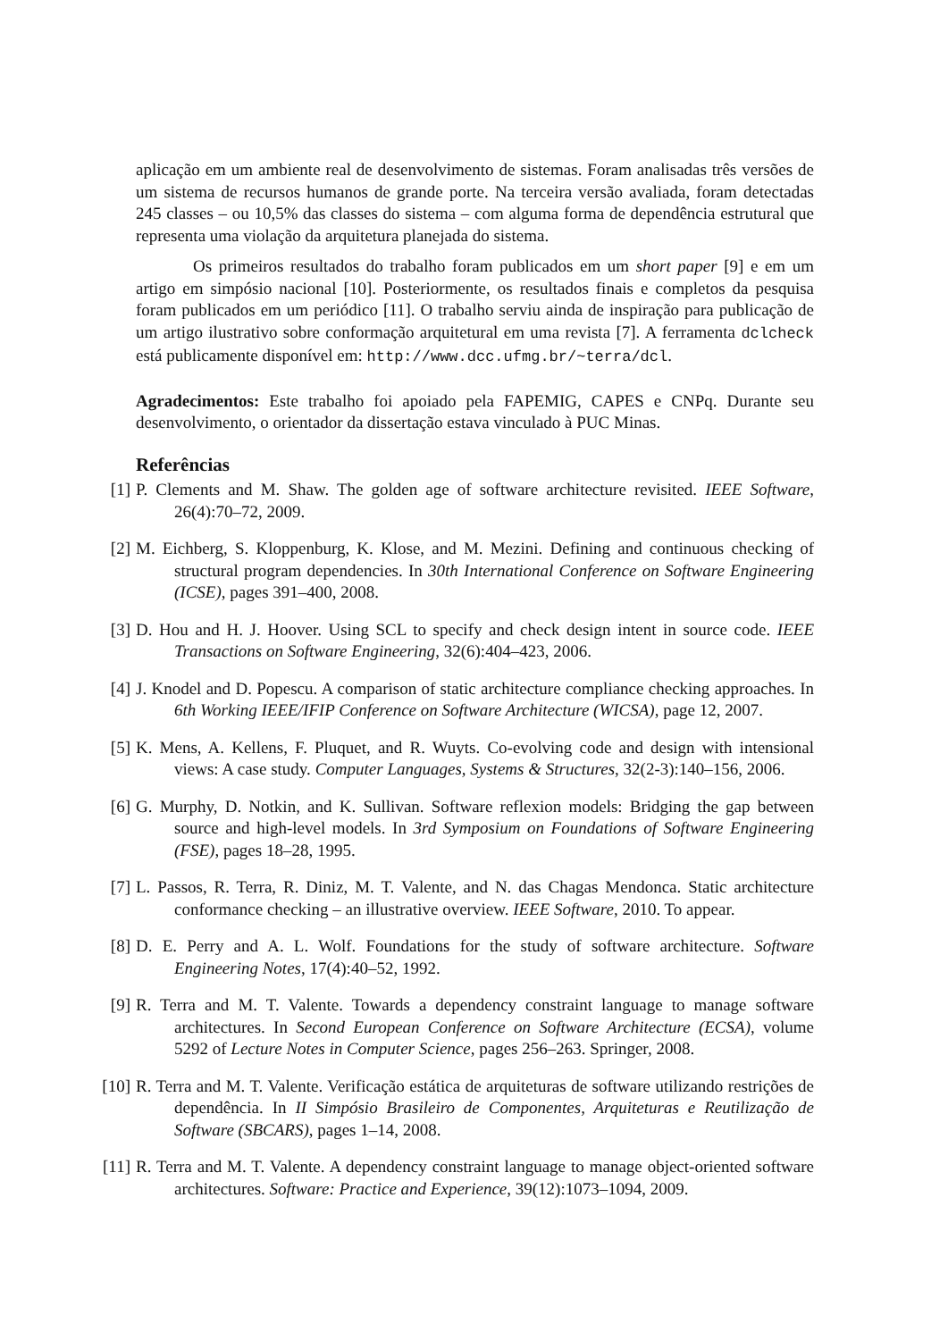aplicação em um ambiente real de desenvolvimento de sistemas. Foram analisadas três versões de um sistema de recursos humanos de grande porte. Na terceira versão avaliada, foram detectadas 245 classes – ou 10,5% das classes do sistema – com alguma forma de dependência estrutural que representa uma violação da arquitetura planejada do sistema.
Os primeiros resultados do trabalho foram publicados em um short paper [9] e em um artigo em simpósio nacional [10]. Posteriormente, os resultados finais e completos da pesquisa foram publicados em um periódico [11]. O trabalho serviu ainda de inspiração para publicação de um artigo ilustrativo sobre conformação arquitetural em uma revista [7]. A ferramenta dclcheck está publicamente disponível em: http://www.dcc.ufmg.br/~terra/dcl.
Agradecimentos: Este trabalho foi apoiado pela FAPEMIG, CAPES e CNPq. Durante seu desenvolvimento, o orientador da dissertação estava vinculado à PUC Minas.
Referências
[1]
P. Clements and M. Shaw. The golden age of software architecture revisited. IEEE Software, 26(4):70–72, 2009.
[2]
M. Eichberg, S. Kloppenburg, K. Klose, and M. Mezini. Defining and continuous checking of structural program dependencies. In 30th International Conference on Software Engineering (ICSE), pages 391–400, 2008.
[3]
D. Hou and H. J. Hoover. Using SCL to specify and check design intent in source code. IEEE Transactions on Software Engineering, 32(6):404–423, 2006.
[4]
J. Knodel and D. Popescu. A comparison of static architecture compliance checking approaches. In 6th Working IEEE/IFIP Conference on Software Architecture (WICSA), page 12, 2007.
[5]
K. Mens, A. Kellens, F. Pluquet, and R. Wuyts. Co-evolving code and design with intensional views: A case study. Computer Languages, Systems & Structures, 32(2-3):140–156, 2006.
[6]
G. Murphy, D. Notkin, and K. Sullivan. Software reflexion models: Bridging the gap between source and high-level models. In 3rd Symposium on Foundations of Software Engineering (FSE), pages 18–28, 1995.
[7]
L. Passos, R. Terra, R. Diniz, M. T. Valente, and N. das Chagas Mendonca. Static architecture conformance checking – an illustrative overview. IEEE Software, 2010. To appear.
[8]
D. E. Perry and A. L. Wolf. Foundations for the study of software architecture. Software Engineering Notes, 17(4):40–52, 1992.
[9]
R. Terra and M. T. Valente. Towards a dependency constraint language to manage software architectures. In Second European Conference on Software Architecture (ECSA), volume 5292 of Lecture Notes in Computer Science, pages 256–263. Springer, 2008.
[10]
R. Terra and M. T. Valente. Verificação estática de arquiteturas de software utilizando restrições de dependência. In II Simpósio Brasileiro de Componentes, Arquiteturas e Reutilização de Software (SBCARS), pages 1–14, 2008.
[11]
R. Terra and M. T. Valente. A dependency constraint language to manage object-oriented software architectures. Software: Practice and Experience, 39(12):1073–1094, 2009.